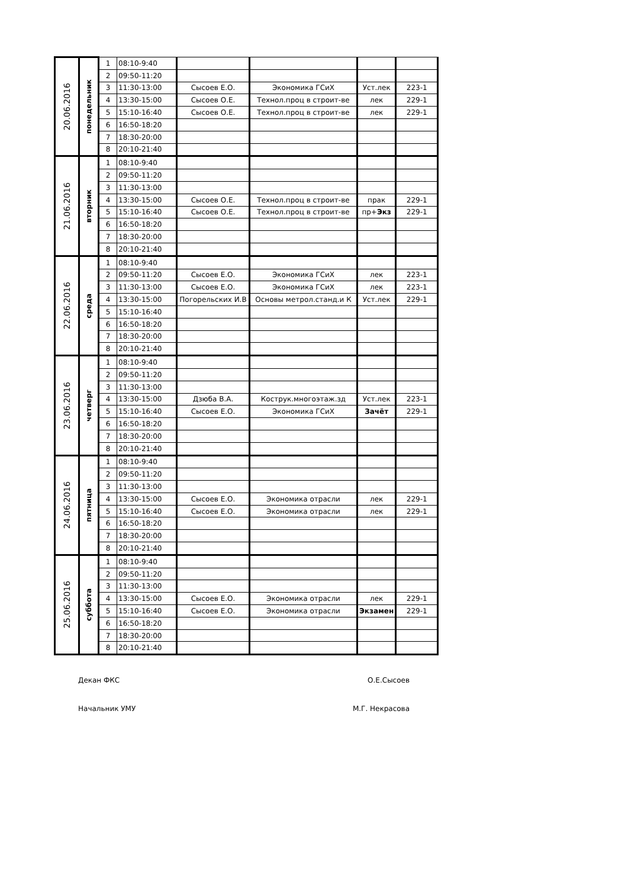| 20.06.2016 | понедельник | 1 | 08:10-9:40 | | | | |
| | | 2 | 09:50-11:20 | | | | |
| | | 3 | 11:30-13:00 | Сысоев Е.О. | Экономика ГСиХ | Уст.лек | 223-1 |
| | | 4 | 13:30-15:00 | Сысоев О.Е. | Технол.проц в строит-ве | лек | 229-1 |
| | | 5 | 15:10-16:40 | Сысоев О.Е. | Технол.проц в строит-ве | лек | 229-1 |
| | | 6 | 16:50-18:20 | | | | |
| | | 7 | 18:30-20:00 | | | | |
| | | 8 | 20:10-21:40 | | | | |
| 21.06.2016 | вторник | 1 | 08:10-9:40 | | | | |
| | | 2 | 09:50-11:20 | | | | |
| | | 3 | 11:30-13:00 | | | | |
| | | 4 | 13:30-15:00 | Сысоев О.Е. | Технол.проц в строит-ве | прак | 229-1 |
| | | 5 | 15:10-16:40 | Сысоев О.Е. | Технол.проц в строит-ве | пр+ Экз | 229-1 |
| | | 6 | 16:50-18:20 | | | | |
| | | 7 | 18:30-20:00 | | | | |
| | | 8 | 20:10-21:40 | | | | |
| 22.06.2016 | среда | 1 | 08:10-9:40 | | | | |
| | | 2 | 09:50-11:20 | Сысоев Е.О. | Экономика ГСиХ | лек | 223-1 |
| | | 3 | 11:30-13:00 | Сысоев Е.О. | Экономика ГСиХ | лек | 223-1 |
| | | 4 | 13:30-15:00 | Погорельских И.В | Основы метрол.станд.и К | Уст.лек | 229-1 |
| | | 5 | 15:10-16:40 | | | | |
| | | 6 | 16:50-18:20 | | | | |
| | | 7 | 18:30-20:00 | | | | |
| | | 8 | 20:10-21:40 | | | | |
| 23.06.2016 | четверг | 1 | 08:10-9:40 | | | | |
| | | 2 | 09:50-11:20 | | | | |
| | | 3 | 11:30-13:00 | | | | |
| | | 4 | 13:30-15:00 | Дзюба В.А. | Кострук.многоэтаж.зд | Уст.лек | 223-1 |
| | | 5 | 15:10-16:40 | Сысоев Е.О. | Экономика ГСиХ | Зачёт | 229-1 |
| | | 6 | 16:50-18:20 | | | | |
| | | 7 | 18:30-20:00 | | | | |
| | | 8 | 20:10-21:40 | | | | |
| 24.06.2016 | пятница | 1 | 08:10-9:40 | | | | |
| | | 2 | 09:50-11:20 | | | | |
| | | 3 | 11:30-13:00 | | | | |
| | | 4 | 13:30-15:00 | Сысоев Е.О. | Экономика отрасли | лек | 229-1 |
| | | 5 | 15:10-16:40 | Сысоев Е.О. | Экономика отрасли | лек | 229-1 |
| | | 6 | 16:50-18:20 | | | | |
| | | 7 | 18:30-20:00 | | | | |
| | | 8 | 20:10-21:40 | | | | |
| 25.06.2016 | суббота | 1 | 08:10-9:40 | | | | |
| | | 2 | 09:50-11:20 | | | | |
| | | 3 | 11:30-13:00 | | | | |
| | | 4 | 13:30-15:00 | Сысоев Е.О. | Экономика отрасли | лек | 229-1 |
| | | 5 | 15:10-16:40 | Сысоев Е.О. | Экономика отрасли | Экзамен | 229-1 |
| | | 6 | 16:50-18:20 | | | | |
| | | 7 | 18:30-20:00 | | | | |
| | | 8 | 20:10-21:40 | | | | |
Декан ФКС О.Е.Сысоев
Начальник УМУ М.Г. Некрасова